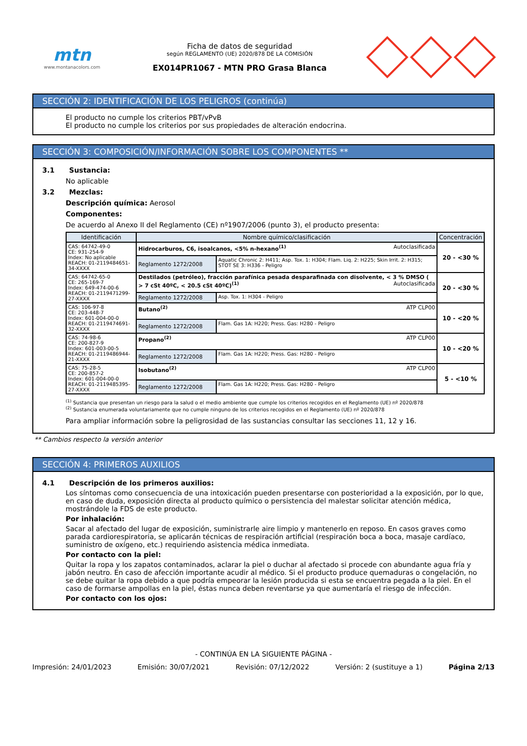mtn
www.montanacolors.com
Ficha de datos de seguridad
según REGLAMENTO (UE) 2020/878 DE LA COMISIÓN
EX014PR1067 - MTN PRO Grasa Blanca
SECCIÓN 2: IDENTIFICACIÓN DE LOS PELIGROS (continúa)
El producto no cumple los criterios PBT/vPvB
El producto no cumple los criterios por sus propiedades de alteración endocrina.
SECCIÓN 3: COMPOSICIÓN/INFORMACIÓN SOBRE LOS COMPONENTES **
3.1 Sustancia:
No aplicable
3.2 Mezclas:
Descripción química: Aerosol
Componentes:
De acuerdo al Anexo II del Reglamento (CE) nº1907/2006 (punto 3), el producto presenta:
| Identificación | Nombre químico/clasificación | | Concentración |
| --- | --- | --- | --- |
| CAS: 64742-49-0 CE: 931-254-9 Index: No aplicable REACH: 01-2119484651-34-XXXX | Hidrocarburos, C6, isoalcanos, <5% n-hexano<sup>(1)</sup> Autoclasificada | | 20 - <30 % |
| | Reglamento 1272/2008 | Aquatic Chronic 2: H411; Asp. Tox. 1: H304; Flam. Liq. 2: H225; Skin Irrit. 2: H315; STOT SE 3: H336 - Peligro | |
| CAS: 64742-65-0 CE: 265-169-7 Index: 649-474-00-6 REACH: 01-2119471299-27-XXXX | Destilados (petróleo), fracción parafínica pesada desparafinada con disolvente, < 3 % DMSO ( > 7 cSt 40ºC, < 20.5 cSt 40ºC)<sup>(1)</sup> Autoclasificada | | 20 - <30 % |
| | Reglamento 1272/2008 | Asp. Tox. 1: H304 - Peligro | |
| CAS: 106-97-8 CE: 203-448-7 Index: 601-004-00-0 REACH: 01-2119474691-32-XXXX | Butano<sup>(2)</sup> ATP CLP00 | | 10 - <20 % |
| | Reglamento 1272/2008 | Flam. Gas 1A: H220; Press. Gas: H280 - Peligro | |
| CAS: 74-98-6 CE: 200-827-9 Index: 601-003-00-5 REACH: 01-2119486944-21-XXXX | Propano<sup>(2)</sup> ATP CLP00 | | 10 - <20 % |
| | Reglamento 1272/2008 | Flam. Gas 1A: H220; Press. Gas: H280 - Peligro | |
| CAS: 75-28-5 CE: 200-857-2 Index: 601-004-00-0 REACH: 01-2119485395-27-XXXX | Isobutano<sup>(2)</sup> ATP CLP00 | | 5 - <10 % |
| | Reglamento 1272/2008 | Flam. Gas 1A: H220; Press. Gas: H280 - Peligro | |
<sup>(1)</sup> Sustancia que presentan un riesgo para la salud o el medio ambiente que cumple los criterios recogidos en el Reglamento (UE) nº 2020/878
<sup>(2)</sup> Sustancia enumerada voluntariamente que no cumple ninguno de los criterios recogidos en el Reglamento (UE) nº 2020/878
Para ampliar información sobre la peligrosidad de las sustancias consultar las secciones 11, 12 y 16.
** Cambios respecto la versión anterior
SECCIÓN 4: PRIMEROS AUXILIOS
4.1 Descripción de los primeros auxilios:
Los síntomas como consecuencia de una intoxicación pueden presentarse con posterioridad a la exposición, por lo que, en caso de duda, exposición directa al producto químico o persistencia del malestar solicitar atención médica, mostrándole la FDS de este producto.
Por inhalación:
Sacar al afectado del lugar de exposición, suministrarle aire limpio y mantenerlo en reposo. En casos graves como parada cardiorespiratoria, se aplicarán técnicas de respiración artificial (respiración boca a boca, masaje cardíaco, suministro de oxígeno, etc.) requiriendo asistencia médica inmediata.
Por contacto con la piel:
Quitar la ropa y los zapatos contaminados, aclarar la piel o duchar al afectado si procede con abundante agua fría y jabón neutro. En caso de afección importante acudir al médico. Si el producto produce quemaduras o congelación, no se debe quitar la ropa debido a que podría empeorar la lesión producida si esta se encuentra pegada a la piel. En el caso de formarse ampollas en la piel, éstas nunca deben reventarse ya que aumentaría el riesgo de infección.
Por contacto con los ojos:
- CONTINÚA EN LA SIGUIENTE PÁGINA -
Impresión: 24/01/2023 Emisión: 30/07/2021 Revisión: 07/12/2022 Versión: 2 (sustituye a 1) Página 2/13